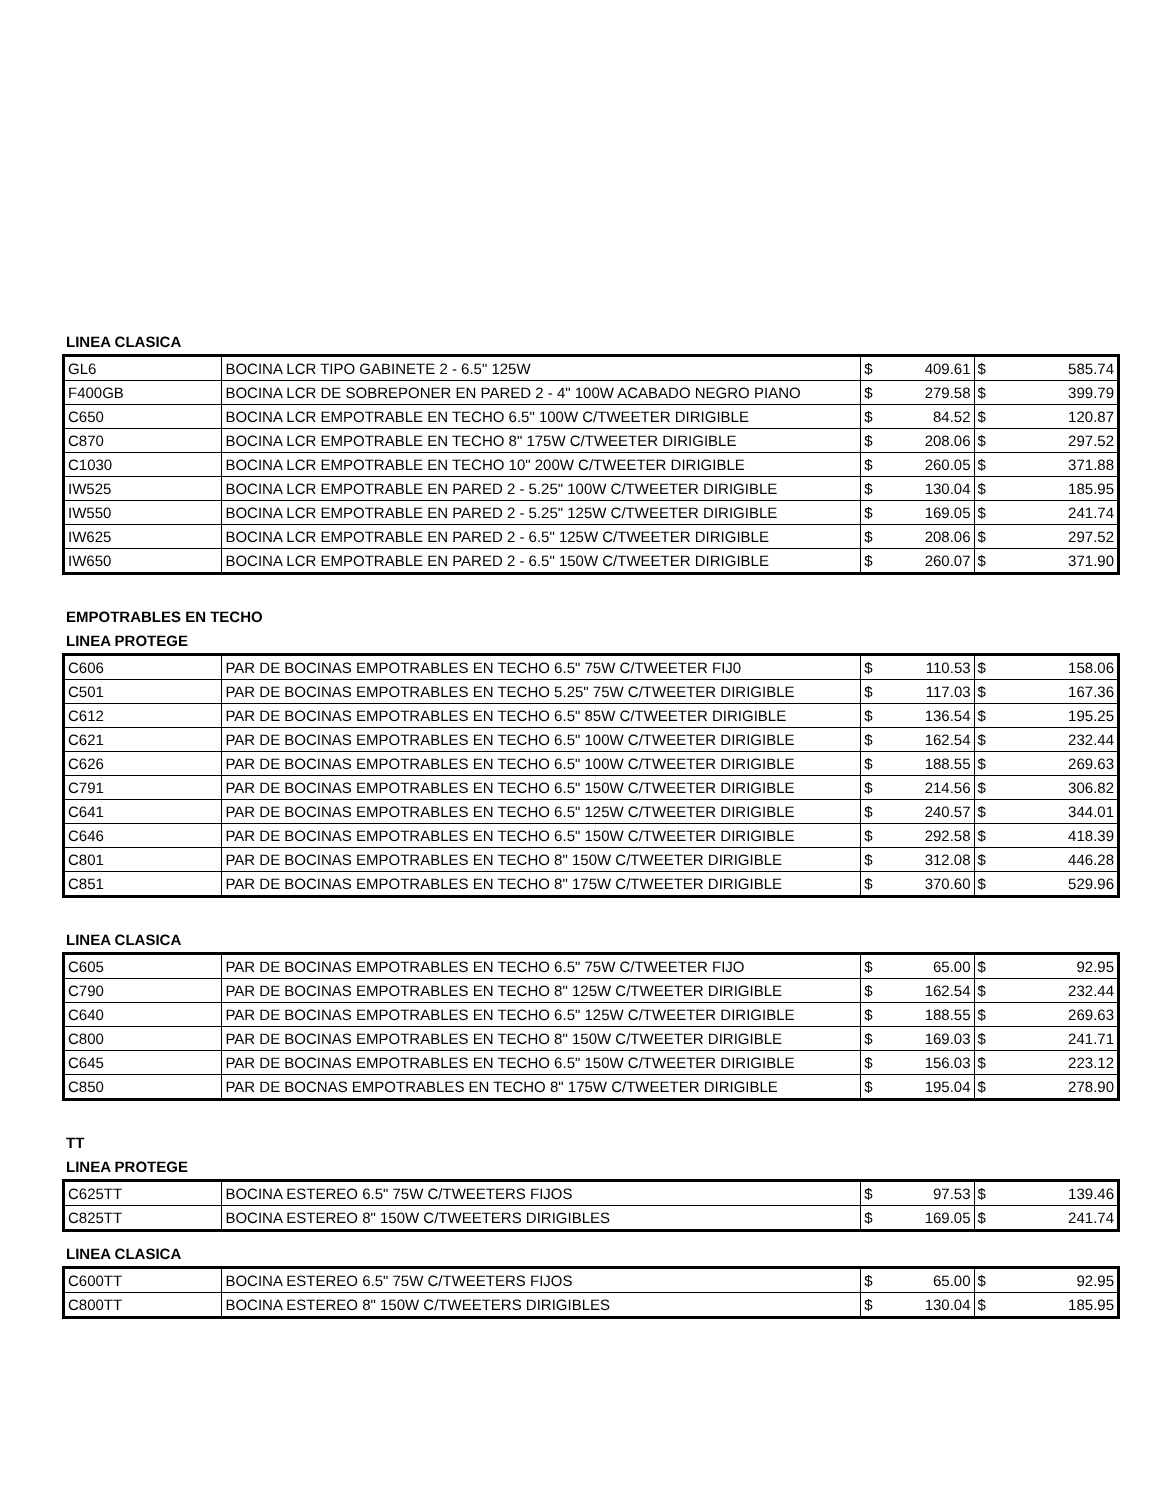LINEA CLASICA
| GL6 | BOCINA LCR TIPO GABINETE 2 - 6.5" 125W | $ | 409.61 | $ | 585.74 |
| F400GB | BOCINA LCR DE SOBREPONER EN PARED 2 - 4" 100W ACABADO NEGRO PIANO | $ | 279.58 | $ | 399.79 |
| C650 | BOCINA LCR EMPOTRABLE EN TECHO 6.5" 100W C/TWEETER DIRIGIBLE | $ | 84.52 | $ | 120.87 |
| C870 | BOCINA LCR EMPOTRABLE EN TECHO 8" 175W C/TWEETER DIRIGIBLE | $ | 208.06 | $ | 297.52 |
| C1030 | BOCINA LCR EMPOTRABLE EN TECHO 10" 200W C/TWEETER DIRIGIBLE | $ | 260.05 | $ | 371.88 |
| IW525 | BOCINA LCR EMPOTRABLE EN PARED 2 - 5.25" 100W C/TWEETER DIRIGIBLE | $ | 130.04 | $ | 185.95 |
| IW550 | BOCINA LCR EMPOTRABLE EN PARED 2 - 5.25" 125W C/TWEETER DIRIGIBLE | $ | 169.05 | $ | 241.74 |
| IW625 | BOCINA LCR EMPOTRABLE EN PARED 2 - 6.5" 125W C/TWEETER DIRIGIBLE | $ | 208.06 | $ | 297.52 |
| IW650 | BOCINA LCR EMPOTRABLE EN PARED 2 - 6.5" 150W C/TWEETER DIRIGIBLE | $ | 260.07 | $ | 371.90 |
EMPOTRABLES EN TECHO
LINEA PROTEGE
| C606 | PAR DE BOCINAS EMPOTRABLES EN TECHO 6.5" 75W C/TWEETER FIJ0 | $ | 110.53 | $ | 158.06 |
| C501 | PAR DE BOCINAS EMPOTRABLES EN TECHO 5.25" 75W C/TWEETER DIRIGIBLE | $ | 117.03 | $ | 167.36 |
| C612 | PAR DE BOCINAS EMPOTRABLES EN TECHO 6.5" 85W C/TWEETER DIRIGIBLE | $ | 136.54 | $ | 195.25 |
| C621 | PAR DE BOCINAS EMPOTRABLES EN TECHO 6.5" 100W C/TWEETER DIRIGIBLE | $ | 162.54 | $ | 232.44 |
| C626 | PAR DE BOCINAS EMPOTRABLES EN TECHO 6.5" 100W C/TWEETER DIRIGIBLE | $ | 188.55 | $ | 269.63 |
| C791 | PAR DE BOCINAS EMPOTRABLES EN TECHO 6.5" 150W C/TWEETER DIRIGIBLE | $ | 214.56 | $ | 306.82 |
| C641 | PAR DE BOCINAS EMPOTRABLES EN TECHO 6.5" 125W C/TWEETER DIRIGIBLE | $ | 240.57 | $ | 344.01 |
| C646 | PAR DE BOCINAS EMPOTRABLES EN TECHO 6.5" 150W C/TWEETER DIRIGIBLE | $ | 292.58 | $ | 418.39 |
| C801 | PAR DE BOCINAS EMPOTRABLES EN TECHO 8" 150W C/TWEETER DIRIGIBLE | $ | 312.08 | $ | 446.28 |
| C851 | PAR DE BOCINAS EMPOTRABLES EN TECHO 8" 175W C/TWEETER DIRIGIBLE | $ | 370.60 | $ | 529.96 |
LINEA CLASICA
| C605 | PAR DE BOCINAS EMPOTRABLES EN TECHO 6.5" 75W C/TWEETER FIJO | $ | 65.00 | $ | 92.95 |
| C790 | PAR DE BOCINAS EMPOTRABLES EN TECHO 8" 125W C/TWEETER DIRIGIBLE | $ | 162.54 | $ | 232.44 |
| C640 | PAR DE BOCINAS EMPOTRABLES EN TECHO 6.5" 125W C/TWEETER DIRIGIBLE | $ | 188.55 | $ | 269.63 |
| C800 | PAR DE BOCINAS EMPOTRABLES EN TECHO 8" 150W C/TWEETER DIRIGIBLE | $ | 169.03 | $ | 241.71 |
| C645 | PAR DE BOCINAS EMPOTRABLES EN TECHO 6.5" 150W C/TWEETER DIRIGIBLE | $ | 156.03 | $ | 223.12 |
| C850 | PAR DE BOCNAS EMPOTRABLES EN TECHO 8" 175W C/TWEETER DIRIGIBLE | $ | 195.04 | $ | 278.90 |
TT
LINEA PROTEGE
| C625TT | BOCINA ESTEREO 6.5" 75W C/TWEETERS FIJOS | $ | 97.53 | $ | 139.46 |
| C825TT | BOCINA ESTEREO 8" 150W C/TWEETERS DIRIGIBLES | $ | 169.05 | $ | 241.74 |
LINEA CLASICA
| C600TT | BOCINA ESTEREO 6.5" 75W C/TWEETERS FIJOS | $ | 65.00 | $ | 92.95 |
| C800TT | BOCINA ESTEREO 8" 150W C/TWEETERS DIRIGIBLES | $ | 130.04 | $ | 185.95 |